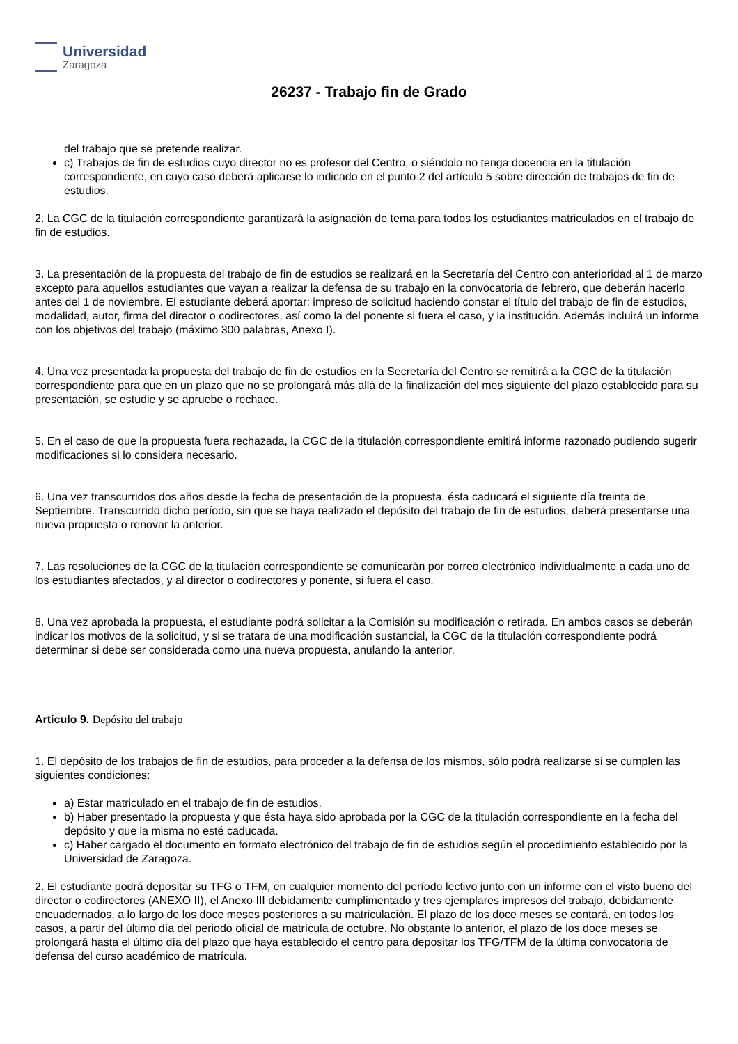Universidad
Zaragoza
26237 - Trabajo fin de Grado
del trabajo que se pretende realizar.
c) Trabajos de fin de estudios cuyo director no es profesor del Centro, o siéndolo no tenga docencia en la titulación correspondiente, en cuyo caso deberá aplicarse lo indicado en el punto 2 del artículo 5 sobre dirección de trabajos de fin de estudios.
2. La CGC de la titulación correspondiente garantizará la asignación de tema para todos los estudiantes matriculados en el trabajo de fin de estudios.
3. La presentación de la propuesta del trabajo de fin de estudios se realizará en la Secretaría del Centro con anterioridad al 1 de marzo excepto para aquellos estudiantes que vayan a realizar la defensa de su trabajo en la convocatoria de febrero, que deberán hacerlo antes del 1 de noviembre. El estudiante deberá aportar: impreso de solicitud haciendo constar el título del trabajo de fin de estudios, modalidad, autor, firma del director o codirectores, así como la del ponente si fuera el caso, y la institución. Además incluirá un informe con los objetivos del trabajo (máximo 300 palabras, Anexo I).
4. Una vez presentada la propuesta del trabajo de fin de estudios en la Secretaría del Centro se remitirá a la CGC de la titulación correspondiente para que en un plazo que no se prolongará más allá de la finalización del mes siguiente del plazo establecido para su presentación, se estudie y se apruebe o rechace.
5. En el caso de que la propuesta fuera rechazada, la CGC de la titulación correspondiente emitirá informe razonado pudiendo sugerir modificaciones si lo considera necesario.
6. Una vez transcurridos dos años desde la fecha de presentación de la propuesta, ésta caducará el siguiente día treinta de Septiembre. Transcurrido dicho período, sin que se haya realizado el depósito del trabajo de fin de estudios, deberá presentarse una nueva propuesta o renovar la anterior.
7. Las resoluciones de la CGC de la titulación correspondiente se comunicarán por correo electrónico individualmente a cada uno de los estudiantes afectados, y al director o codirectores y ponente, si fuera el caso.
8. Una vez aprobada la propuesta, el estudiante podrá solicitar a la Comisión su modificación o retirada. En ambos casos se deberán indicar los motivos de la solicitud, y si se tratara de una modificación sustancial, la CGC de la titulación correspondiente podrá determinar si debe ser considerada como una nueva propuesta, anulando la anterior.
Artículo 9. Depósito del trabajo
1. El depósito de los trabajos de fin de estudios, para proceder a la defensa de los mismos, sólo podrá realizarse si se cumplen las siguientes condiciones:
a) Estar matriculado en el trabajo de fin de estudios.
b) Haber presentado la propuesta y que ésta haya sido aprobada por la CGC de la titulación correspondiente en la fecha del depósito y que la misma no esté caducada.
c) Haber cargado el documento en formato electrónico del trabajo de fin de estudios según el procedimiento establecido por la Universidad de Zaragoza.
2. El estudiante podrá depositar su TFG o TFM, en cualquier momento del período lectivo junto con un informe con el visto bueno del director o codirectores (ANEXO II), el Anexo III debidamente cumplimentado y tres ejemplares impresos del trabajo, debidamente encuadernados, a lo largo de los doce meses posteriores a su matriculación. El plazo de los doce meses se contará, en todos los casos, a partir del último día del periodo oficial de matrícula de octubre. No obstante lo anterior, el plazo de los doce meses se prolongará hasta el último día del plazo que haya establecido el centro para depositar los TFG/TFM de la última convocatoria de defensa del curso académico de matrícula.